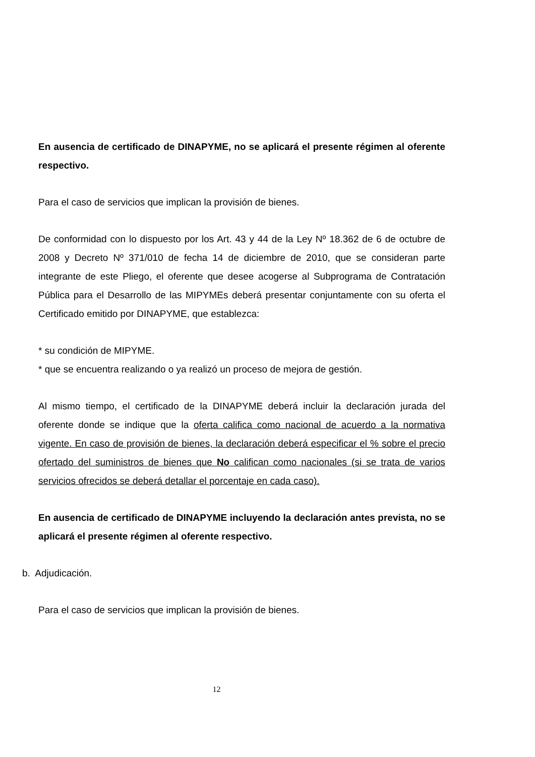En ausencia de certificado de DINAPYME, no se aplicará el presente régimen al oferente respectivo.
Para el caso de servicios que implican la provisión de bienes.
De conformidad con lo dispuesto por los Art. 43 y 44 de la Ley Nº 18.362 de 6 de octubre de 2008 y Decreto Nº 371/010 de fecha 14 de diciembre de 2010, que se consideran parte integrante de este Pliego, el oferente que desee acogerse al Subprograma de Contratación Pública para el Desarrollo de las MIPYMEs deberá presentar conjuntamente con su oferta el Certificado emitido por DINAPYME, que establezca:
* su condición de MIPYME.
* que se encuentra realizando o ya realizó un proceso de mejora de gestión.
Al mismo tiempo, el certificado de la DINAPYME deberá incluir la declaración jurada del oferente donde se indique que la oferta califica como nacional de acuerdo a la normativa vigente. En caso de provisión de bienes, la declaración deberá especificar el % sobre el precio ofertado del suministros de bienes que No califican como nacionales (si se trata de varios servicios ofrecidos se deberá detallar el porcentaje en cada caso).
En ausencia de certificado de DINAPYME incluyendo la declaración antes prevista, no se aplicará el presente régimen al oferente respectivo.
b. Adjudicación.
Para el caso de servicios que implican la provisión de bienes.
12